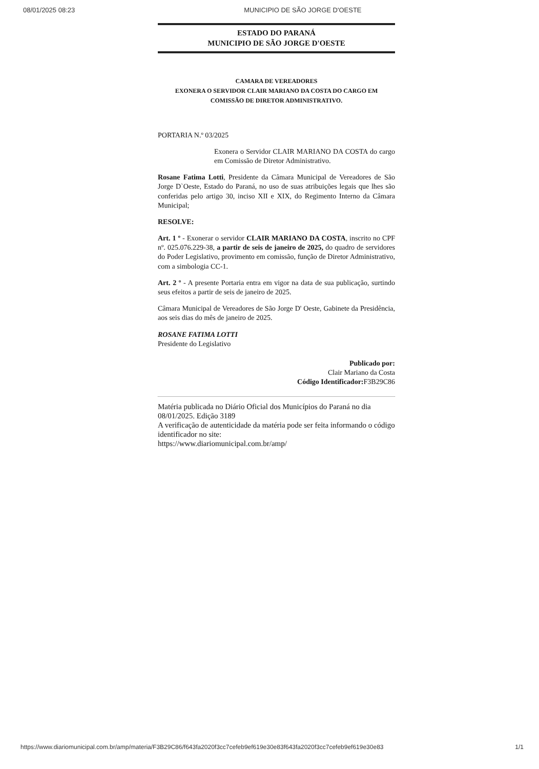08/01/2025 08:23 MUNICIPIO DE SÃO JORGE D'OESTE
ESTADO DO PARANÁ
MUNICIPIO DE SÃO JORGE D'OESTE
CAMARA DE VEREADORES
EXONERA O SERVIDOR CLAIR MARIANO DA COSTA DO CARGO EM
COMISSÃO DE DIRETOR ADMINISTRATIVO.
PORTARIA N.º 03/2025
Exonera o Servidor CLAIR MARIANO DA COSTA do cargo em Comissão de Diretor Administrativo.
Rosane Fatima Lotti, Presidente da Câmara Municipal de Vereadores de São Jorge D`Oeste, Estado do Paraná, no uso de suas atribuições legais que lhes são conferidas pelo artigo 30, inciso XII e XIX, do Regimento Interno da Câmara Municipal;
RESOLVE:
Art. 1 º - Exonerar o servidor CLAIR MARIANO DA COSTA, inscrito no CPF nº. 025.076.229-38, a partir de seis de janeiro de 2025, do quadro de servidores do Poder Legislativo, provimento em comissão, função de Diretor Administrativo, com a simbologia CC-1.
Art. 2 º - A presente Portaria entra em vigor na data de sua publicação, surtindo seus efeitos a partir de seis de janeiro de 2025.
Câmara Municipal de Vereadores de São Jorge D' Oeste, Gabinete da Presidência, aos seis dias do mês de janeiro de 2025.
ROSANE FATIMA LOTTI
Presidente do Legislativo
Publicado por:
Clair Mariano da Costa
Código Identificador: F3B29C86
Matéria publicada no Diário Oficial dos Municípios do Paraná no dia 08/01/2025. Edição 3189
A verificação de autenticidade da matéria pode ser feita informando o código identificador no site:
https://www.diariomunicipal.com.br/amp/
https://www.diariomunicipal.com.br/amp/materia/F3B29C86/f643fa2020f3cc7cefeb9ef619e30e83f643fa2020f3cc7cefeb9ef619e30e83 1/1